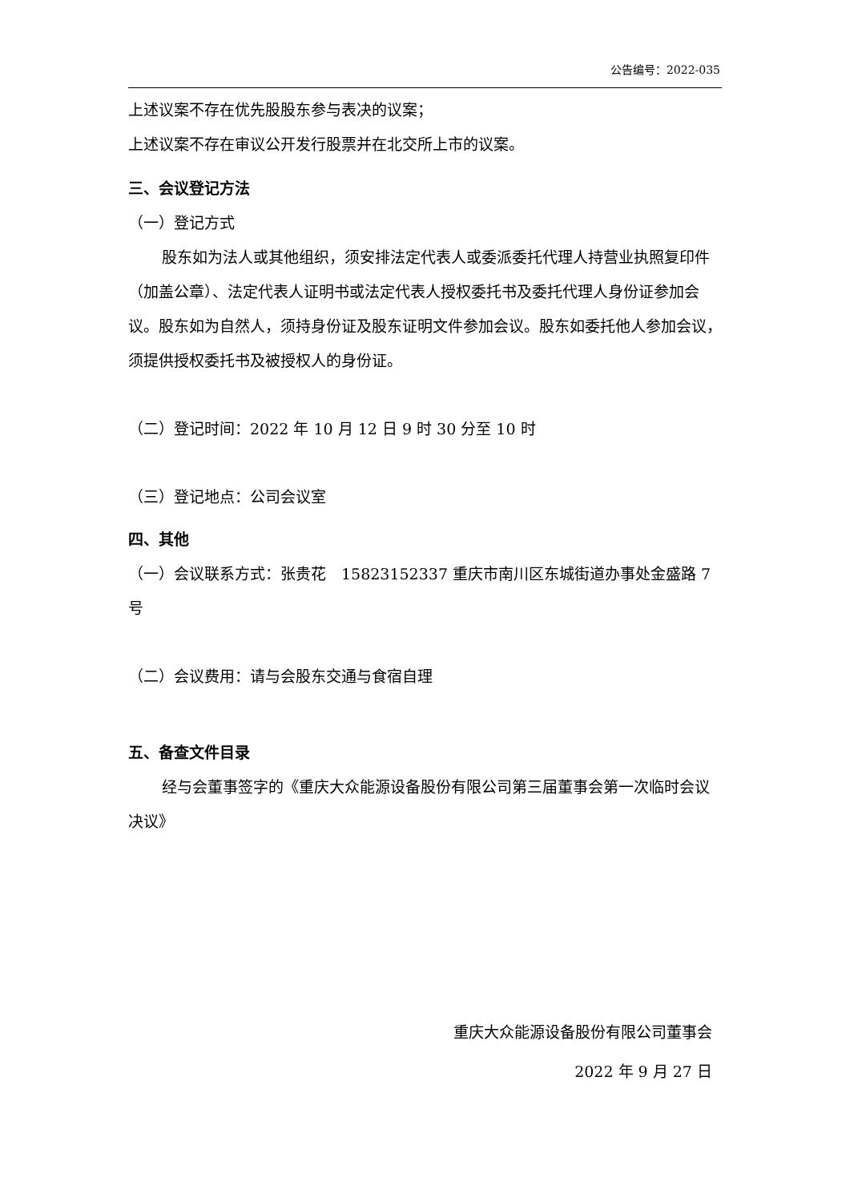公告编号：2022-035
上述议案不存在优先股股东参与表决的议案；
上述议案不存在审议公开发行股票并在北交所上市的议案。
三、会议登记方法
（一）登记方式
股东如为法人或其他组织，须安排法定代表人或委派委托代理人持营业执照复印件（加盖公章）、法定代表人证明书或法定代表人授权委托书及委托代理人身份证参加会议。股东如为自然人，须持身份证及股东证明文件参加会议。股东如委托他人参加会议，须提供授权委托书及被授权人的身份证。
（二）登记时间：2022 年 10 月 12 日 9 时 30 分至 10 时
（三）登记地点：公司会议室
四、其他
（一）会议联系方式：张贵花　15823152337 重庆市南川区东城街道办事处金盛路 7 号
（二）会议费用：请与会股东交通与食宿自理
五、备查文件目录
经与会董事签字的《重庆大众能源设备股份有限公司第三届董事会第一次临时会议决议》
重庆大众能源设备股份有限公司董事会
2022 年 9 月 27 日